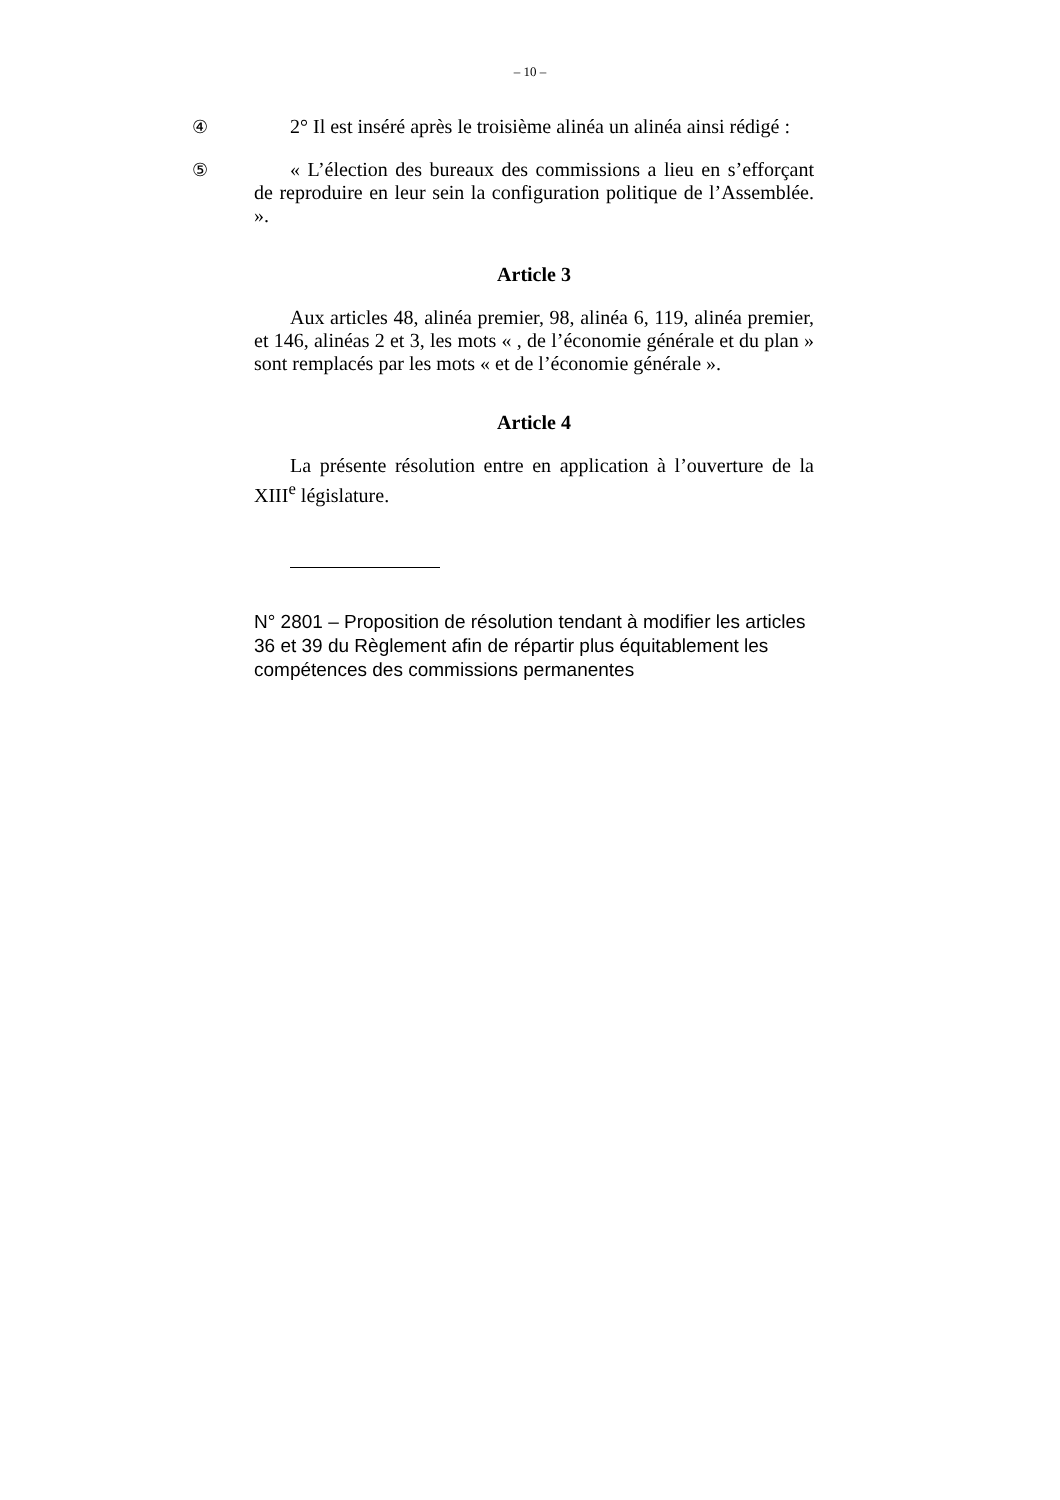– 10 –
④
2° Il est inséré après le troisième alinéa un alinéa ainsi rédigé :
⑤
« L’élection des bureaux des commissions a lieu en s’efforçant de reproduire en leur sein la configuration politique de l’Assemblée. ».
Article 3
Aux articles 48, alinéa premier, 98, alinéa 6, 119, alinéa premier, et 146, alinéas 2 et 3, les mots « , de l’économie générale et du plan » sont remplacés par les mots « et de l’économie générale ».
Article 4
La présente résolution entre en application à l’ouverture de la XIII<sup>e</sup> législature.
N° 2801 – Proposition de résolution tendant à modifier les articles 36 et 39 du Règlement afin de répartir plus équitablement les compétences des commissions permanentes